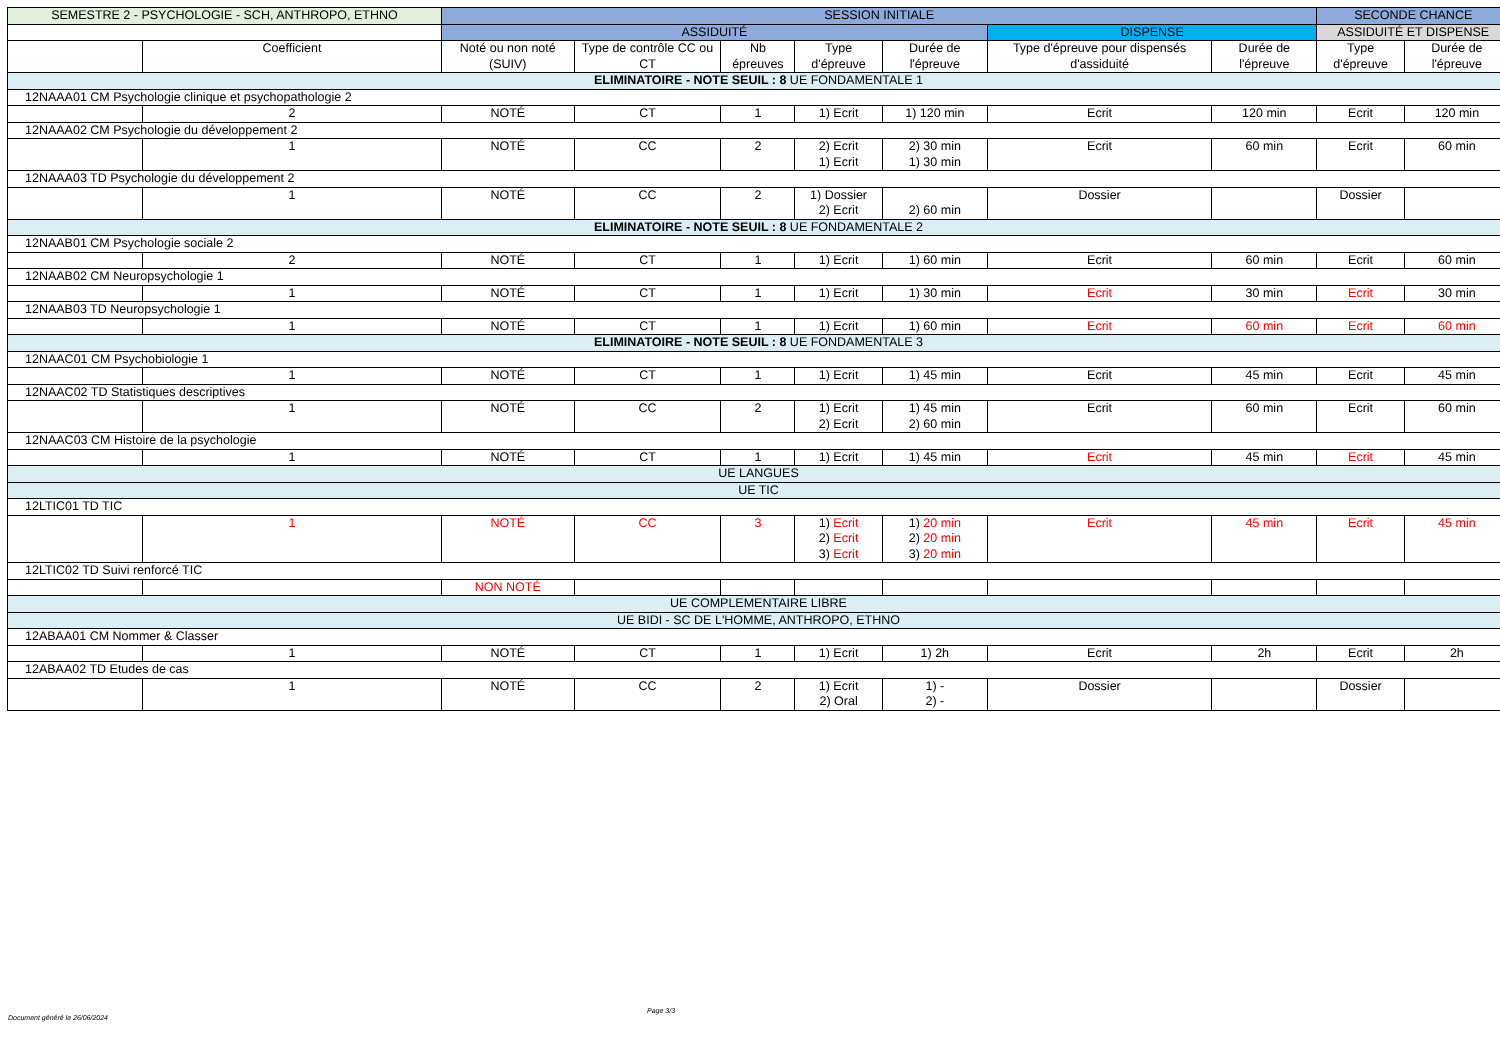| SEMESTRE 2 - PSYCHOLOGIE - SCH, ANTHROPO, ETHNO | | SESSION INITIALE | | | | | | | SECONDE CHANCE | |
| --- | --- | --- | --- | --- | --- | --- | --- | --- | --- | --- |
| | | ASSIDUITÉ | | | | | DISPENSE | | ASSIDUITÉ ET DISPENSE | |
| | Coefficient | Noté ou non noté (SUIV) | Type de contrôle CC ou CT | Nb épreuves | Type d'épreuve | Durée de l'épreuve | Type d'épreuve pour dispensés d'assiduité | Durée de l'épreuve | Type d'épreuve | Durée de l'épreuve |
| ELIMINATOIRE - NOTE SEUIL : 8 UE FONDAMENTALE 1 | | | | | | | | | | |
| 12NAAA01 CM Psychologie clinique et psychopathologie 2 | | | | | | | | | | |
| | 2 | NOTÉ | CT | 1 | 1) Ecrit | 1) 120 min | Ecrit | 120 min | Ecrit | 120 min |
| 12NAAA02 CM Psychologie du développement 2 | | | | | | | | | | |
| | 1 | NOTÉ | CC | 2 | 2) Ecrit 1) Ecrit | 2) 30 min 1) 30 min | Ecrit | 60 min | Ecrit | 60 min |
| 12NAAA03 TD Psychologie du développement 2 | | | | | | | | | | |
| | 1 | NOTÉ | CC | 2 | 1) Dossier 2) Ecrit | 2) 60 min | Dossier | | Dossier | |
| ELIMINATOIRE - NOTE SEUIL : 8 UE FONDAMENTALE 2 | | | | | | | | | | |
| 12NAAB01 CM Psychologie sociale 2 | | | | | | | | | | |
| | 2 | NOTÉ | CT | 1 | 1) Ecrit | 1) 60 min | Ecrit | 60 min | Ecrit | 60 min |
| 12NAAB02 CM Neuropsychologie 1 | | | | | | | | | | |
| | 1 | NOTÉ | CT | 1 | 1) Ecrit | 1) 30 min | Ecrit | 30 min | Ecrit | 30 min |
| 12NAAB03 TD Neuropsychologie 1 | | | | | | | | | | |
| | 1 | NOTÉ | CT | 1 | 1) Ecrit | 1) 60 min | Ecrit | 60 min | Ecrit | 60 min |
| ELIMINATOIRE - NOTE SEUIL : 8 UE FONDAMENTALE 3 | | | | | | | | | | |
| 12NAAC01 CM Psychobiologie 1 | | | | | | | | | | |
| | 1 | NOTÉ | CT | 1 | 1) Ecrit | 1) 45 min | Ecrit | 45 min | Ecrit | 45 min |
| 12NAAC02 TD Statistiques descriptives | | | | | | | | | | |
| | 1 | NOTÉ | CC | 2 | 1) Ecrit 2) Ecrit | 1) 45 min 2) 60 min | Ecrit | 60 min | Ecrit | 60 min |
| 12NAAC03 CM Histoire de la psychologie | | | | | | | | | | |
| | 1 | NOTÉ | CT | 1 | 1) Ecrit | 1) 45 min | Ecrit | 45 min | Ecrit | 45 min |
| UE LANGUES | | | | | | | | | | |
| UE TIC | | | | | | | | | | |
| 12LTIC01 TD TIC | | | | | | | | | | |
| | 1 | NOTÉ | CC | 3 | 1) Ecrit 2) Ecrit 3) Ecrit | 1) 20 min 2) 20 min 3) 20 min | Ecrit | 45 min | Ecrit | 45 min |
| 12LTIC02 TD Suivi renforcé TIC | | | | | | | | | | |
| | | NON NOTÉ | | | | | | | | |
| UE COMPLEMENTAIRE LIBRE | | | | | | | | | | |
| UE BIDI - SC DE L'HOMME, ANTHROPO, ETHNO | | | | | | | | | | |
| 12ABAA01 CM Nommer & Classer | | | | | | | | | | |
| | 1 | NOTÉ | CT | 1 | 1) Ecrit | 1) 2h | Ecrit | 2h | Ecrit | 2h |
| 12ABAA02 TD Etudes de cas | | | | | | | | | | |
| | 1 | NOTÉ | CC | 2 | 1) Ecrit 2) Oral | 1) - 2) - | Dossier | | Dossier | |
Page 3/3
Document généré le 26/06/2024